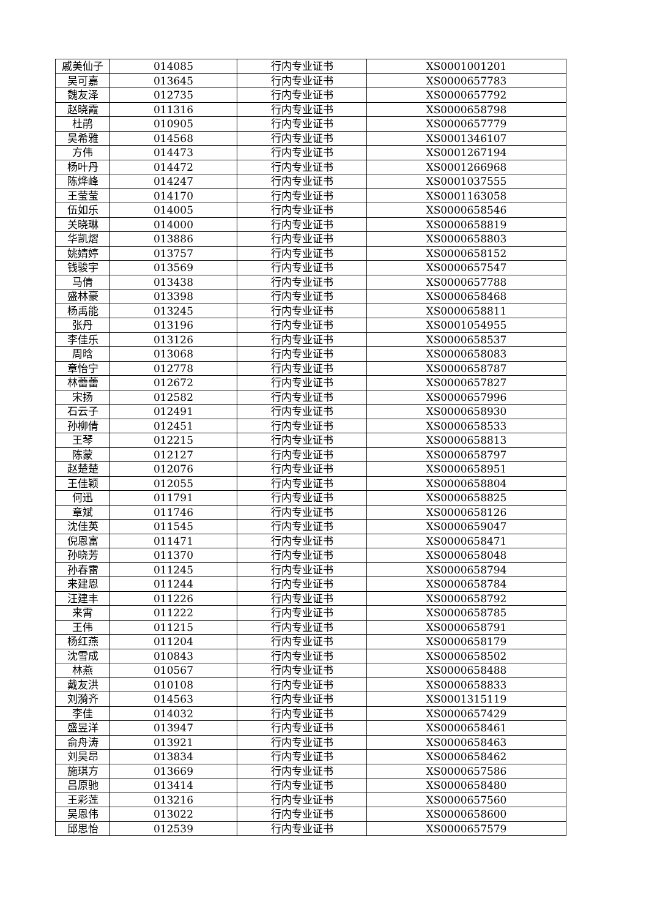| 戚美仙子 | 014085 | 行内专业证书 | XS0001001201 |
| 吴可嘉 | 013645 | 行内专业证书 | XS0000657783 |
| 魏友泽 | 012735 | 行内专业证书 | XS0000657792 |
| 赵晓霞 | 011316 | 行内专业证书 | XS0000658798 |
| 杜鹃 | 010905 | 行内专业证书 | XS0000657779 |
| 吴希雅 | 014568 | 行内专业证书 | XS0001346107 |
| 方伟 | 014473 | 行内专业证书 | XS0001267194 |
| 杨叶丹 | 014472 | 行内专业证书 | XS0001266968 |
| 陈烨峰 | 014247 | 行内专业证书 | XS0001037555 |
| 王莹莹 | 014170 | 行内专业证书 | XS0001163058 |
| 伍如乐 | 014005 | 行内专业证书 | XS0000658546 |
| 关晓琳 | 014000 | 行内专业证书 | XS0000658819 |
| 华凯熠 | 013886 | 行内专业证书 | XS0000658803 |
| 姚婧婷 | 013757 | 行内专业证书 | XS0000658152 |
| 钱骏宇 | 013569 | 行内专业证书 | XS0000657547 |
| 马倩 | 013438 | 行内专业证书 | XS0000657788 |
| 盛林豪 | 013398 | 行内专业证书 | XS0000658468 |
| 杨禹能 | 013245 | 行内专业证书 | XS0000658811 |
| 张丹 | 013196 | 行内专业证书 | XS0001054955 |
| 李佳乐 | 013126 | 行内专业证书 | XS0000658537 |
| 周晗 | 013068 | 行内专业证书 | XS0000658083 |
| 章怡宁 | 012778 | 行内专业证书 | XS0000658787 |
| 林蕾蕾 | 012672 | 行内专业证书 | XS0000657827 |
| 宋扬 | 012582 | 行内专业证书 | XS0000657996 |
| 石云子 | 012491 | 行内专业证书 | XS0000658930 |
| 孙柳倩 | 012451 | 行内专业证书 | XS0000658533 |
| 王琴 | 012215 | 行内专业证书 | XS0000658813 |
| 陈蒙 | 012127 | 行内专业证书 | XS0000658797 |
| 赵楚楚 | 012076 | 行内专业证书 | XS0000658951 |
| 王佳颖 | 012055 | 行内专业证书 | XS0000658804 |
| 何迅 | 011791 | 行内专业证书 | XS0000658825 |
| 章斌 | 011746 | 行内专业证书 | XS0000658126 |
| 沈佳英 | 011545 | 行内专业证书 | XS0000659047 |
| 倪恩富 | 011471 | 行内专业证书 | XS0000658471 |
| 孙晓芳 | 011370 | 行内专业证书 | XS0000658048 |
| 孙春雷 | 011245 | 行内专业证书 | XS0000658794 |
| 来建恩 | 011244 | 行内专业证书 | XS0000658784 |
| 汪建丰 | 011226 | 行内专业证书 | XS0000658792 |
| 来霄 | 011222 | 行内专业证书 | XS0000658785 |
| 王伟 | 011215 | 行内专业证书 | XS0000658791 |
| 杨红燕 | 011204 | 行内专业证书 | XS0000658179 |
| 沈雪成 | 010843 | 行内专业证书 | XS0000658502 |
| 林燕 | 010567 | 行内专业证书 | XS0000658488 |
| 戴友洪 | 010108 | 行内专业证书 | XS0000658833 |
| 刘漪齐 | 014563 | 行内专业证书 | XS0001315119 |
| 李佳 | 014032 | 行内专业证书 | XS0000657429 |
| 盛昱洋 | 013947 | 行内专业证书 | XS0000658461 |
| 俞舟涛 | 013921 | 行内专业证书 | XS0000658463 |
| 刘昊昂 | 013834 | 行内专业证书 | XS0000658462 |
| 施琪方 | 013669 | 行内专业证书 | XS0000657586 |
| 吕原驰 | 013414 | 行内专业证书 | XS0000658480 |
| 王彩莲 | 013216 | 行内专业证书 | XS0000657560 |
| 吴恩伟 | 013022 | 行内专业证书 | XS0000658600 |
| 邱思怡 | 012539 | 行内专业证书 | XS0000657579 |